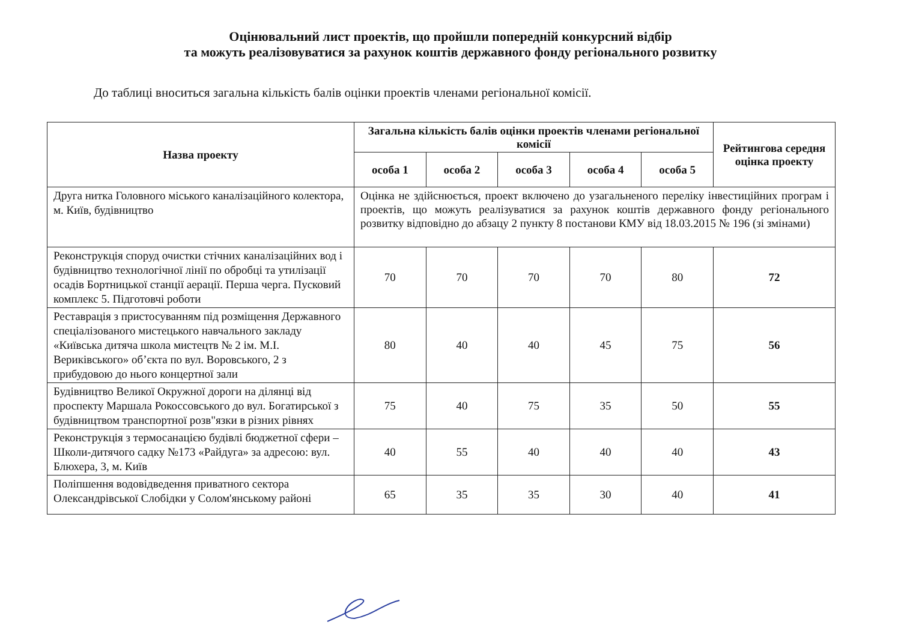Оцінювальний лист проектів, що пройшли попередній конкурсний відбір
та можуть реалізовуватися за рахунок коштів державного фонду регіонального розвитку
До таблиці вноситься загальна кількість балів оцінки проектів членами регіональної комісії.
| Назва проекту | Загальна кількість балів оцінки проектів членами регіональної комісії | | | | | Рейтингова середня оцінка проекту |
| --- | --- | --- | --- | --- | --- | --- |
| | особа 1 | особа 2 | особа 3 | особа 4 | особа 5 | |
| Друга нитка Головного міського каналізаційного колектора, м. Київ, будівництво | Оцінка не здійснюється, проект включено до узагальненого переліку інвестиційних програм і проектів, що можуть реалізуватися за рахунок коштів державного фонду регіонального розвитку відповідно до абзацу 2 пункту 8 постанови КМУ від 18.03.2015 № 196 (зі змінами) | | | | | |
| Реконструкція споруд очистки стічних каналізаційних вод і будівництво технологічної лінії по обробці та утилізації осадів Бортницької станції аерації. Перша черга. Пусковий комплекс 5. Підготовчі роботи | 70 | 70 | 70 | 70 | 80 | 72 |
| Реставрація з пристосуванням під розміщення Державного спеціалізованого мистецького навчального закладу «Київська дитяча школа мистецтв № 2 ім. М.І. Вериківського» об’єкта по вул. Воровського, 2 з прибудовою до нього концертної зали | 80 | 40 | 40 | 45 | 75 | 56 |
| Будівництво Великої Окружної дороги на ділянці від проспекту Маршала Рокоссовського до вул. Богатирської з будівництвом транспортної розв"язки в різних рівнях | 75 | 40 | 75 | 35 | 50 | 55 |
| Реконструкція з термосанацією будівлі бюджетної сфери – Школи-дитячого садку №173 «Райдуга» за адресою: вул. Блюхера, 3, м. Київ | 40 | 55 | 40 | 40 | 40 | 43 |
| Поліпшення водовідведення приватного сектора Олександрівської Слобідки у Солом'янському районі | 65 | 35 | 35 | 30 | 40 | 41 |